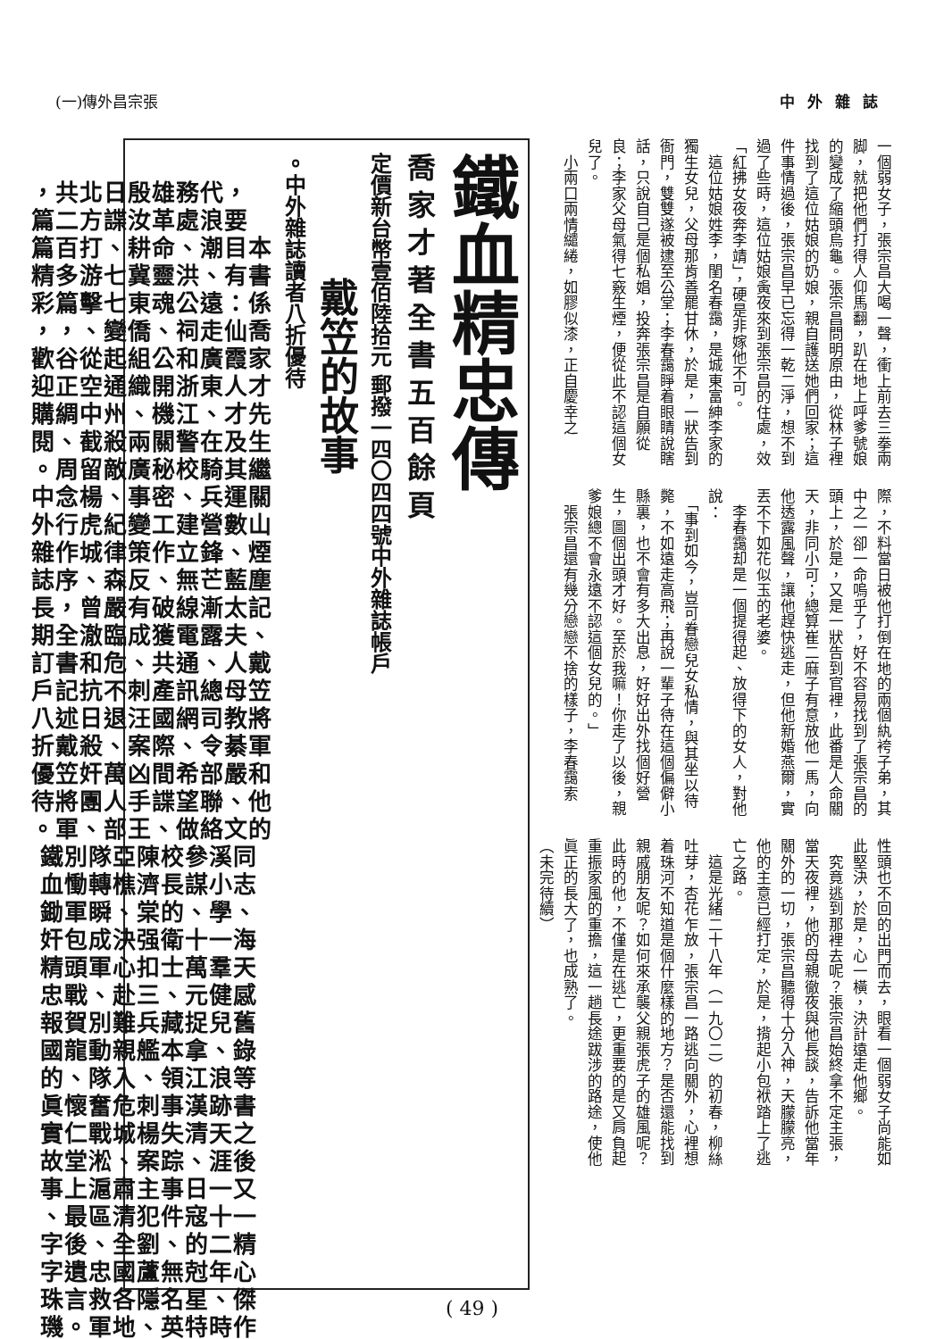(一)傳外昌宗張 中外雜誌
一個弱女子，張宗昌大喝一聲，衝上前去三拳兩脚，就把他們打得人仰馬翻，趴在地上呼爹號娘的變成了縮頭烏龜。張宗昌問明原由，從林子裡找到了這位姑娘的奶娘，親自護送她們回家；這件事情過後，張宗昌早已忘得一乾二淨，想不到過了些時，這位姑娘夤夜來到張宗昌的住處，效「紅拂女夜奔李靖」，硬是非嫁他不可。
　這位姑娘姓李，閨名春靄，是城東富紳李家的獨生女兒，父母那肯善罷甘休，於是，一狀告到衙門，雙雙遂被逮至公堂；李春靄睜着眼睛說瞎話，只說自己是個私娼，投奔張宗昌是自願從良；李家父母氣得七竅生煙，便從此不認這個女兒了。
　小兩口兩情繾綣，如膠似漆，正自慶幸之
際，不料當日被他打倒在地的兩個紈袴子弟，其中之一卻一命嗚乎了，好不容易找到了張宗昌的頭上，於是，又是一狀告到官裡，此番是人命關天，非同小可；總算崔二麻子有意放他一馬，向他透露風聲，讓他趕快逃走，但他新婚燕爾，實丟不下如花似玉的老婆。
　李春靄却是一個提得起、放得下的女人，對他說：
　「事到如今，豈可眷戀兒女私情，與其坐以待斃，不如遠走高飛；再說一輩子待在這個偏僻小縣裏，也不會有多大出息，好好出外找個好營生，圖個出頭才好。至於我嘛！你走了以後，親爹娘總不會永遠不認這個女兒的。」
　張宗昌還有幾分戀戀不捨的樣子，李春靄索
性頭也不回的出門而去，眼看一個弱女子尚能如此堅決，於是，心一橫，決計遠走他鄉。
　究竟逃到那裡去呢？張宗昌始終拿不定主張，當天夜裡，他的母親徹夜與他長談，告訴他當年關外的一切，張宗昌聽得十分入神，天朦朦亮，他的主意已經打定，於是，揹起小包袱踏上了逃亡之路。
　這是光緒二十八年（一九〇二）的初春，柳絲吐芽，杏花乍放，張宗昌一路逃向關外，心裡想着珠河不知道是個什麼樣的地方？是否還能找到親戚朋友呢？如何來承襲父親張虎子的雄風呢？此時的他，不僅是在逃亡，更重要的是又肩負起重振家風的重擔，這一趟長途跋涉的路途，使他眞正的長大了，也成熟了。
（未完待續）
鐵血精忠傳
喬家才著全書五百餘頁
定價新台幣壹佰陸拾元 郵撥一四〇四四號中外雜誌帳戶
戴笠的故事
。中外雜誌讀者八折優待
，共北日殷雄務代，
篇二方諜汝革處浪要
篇百打、耕命、潮目本
精多游七冀靈洪、有書
彩篇擊七東魂公遠：係
，，、變僑、祠走仙喬
歡谷從起組公和廣霞家
迎正空通織開浙東人才
購綢中州、機江、才先
閱、截殺兩關警在及生
。周留敵廣秘校騎其繼
中念楊、事密、兵運關
外行虎紀變工建營數山
雜作城律策作立鋒、煙
誌序、森反、無芒藍塵
長，曾嚴有破線漸太記
期全澈臨成獲電露夫、
訂書和危、共通、人戴
戶記抗不刺產訊總母笠
八述日退汪國網司教將
折戴殺、案際、令綦軍
優笠奸萬凶間希部嚴和
待將團人手諜望聯、他
。軍、部王、做絡文的
鐵別隊亞陳校參溪同
血慟轉樵濟長謀小志
鋤軍瞬、棠的、學、
奸包成決强衛十一海
精頭軍心扣士萬羣天
忠戰、赴三、元健感
報賀別難兵藏捉兒舊
國龍動親艦本拿、錄
的、隊入、領江浪等
眞懷奮危刺事漢跡書
實仁戰城楊失清天之
故堂淞、案踪、涯後
事上滬肅主事日一又
、最區清犯件寇十一
字後、全劉、的二精
字遺忠國蘆無尅年心
珠言救各隱名星、傑
璣。軍地、英特時作
( 49 )